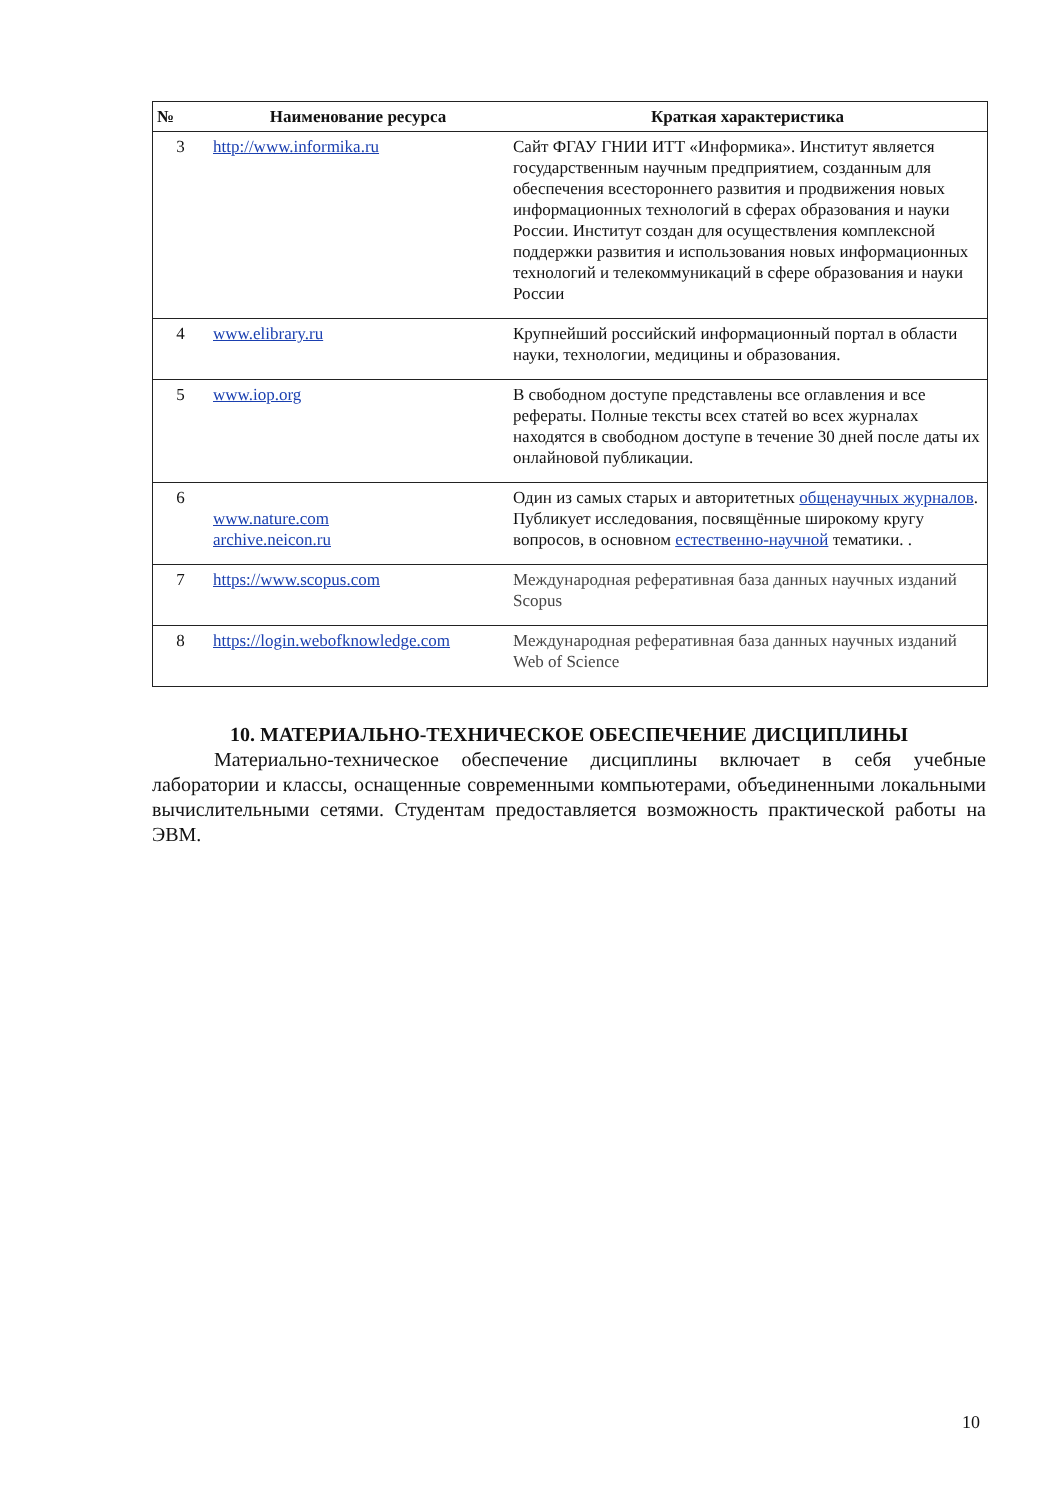| № | Наименование ресурса | Краткая характеристика |
| --- | --- | --- |
| 3 | http://www.informika.ru | Сайт ФГАУ ГНИИ ИТТ «Информика». Институт является государственным научным предприятием, созданным для обеспечения всестороннего развития и продвижения новых информационных технологий в сферах образования и науки России. Институт создан для осуществления комплексной поддержки развития и использования новых информационных технологий и телекоммуникаций в сфере образования и науки России |
| 4 | www.elibrary.ru | Крупнейший российский информационный портал в области науки, технологии, медицины и образования. |
| 5 | www.iop.org | В свободном доступе представлены все оглавления и все рефераты. Полные тексты всех статей во всех журналах находятся в свободном доступе в течение 30 дней после даты их онлайновой публикации. |
| 6 | www.nature.com archive.neicon.ru | Один из самых старых и авторитетных общенаучных журналов . Публикует исследования, посвящённые широкому кругу вопросов, в основном естественно-научной тематики. . |
| 7 | https://www.scopus.com | Международная реферативная база данных научных изданий Scopus |
| 8 | https://login.webofknowledge.com | Международная реферативная база данных научных изданий Web of Science |
10. МАТЕРИАЛЬНО-ТЕХНИЧЕСКОЕ ОБЕСПЕЧЕНИЕ ДИСЦИПЛИНЫ
Материально-техническое обеспечение дисциплины включает в себя учебные лаборатории и классы, оснащенные современными компьютерами, объединенными локальными вычислительными сетями. Студентам предоставляется возможность практической работы на ЭВМ.
10